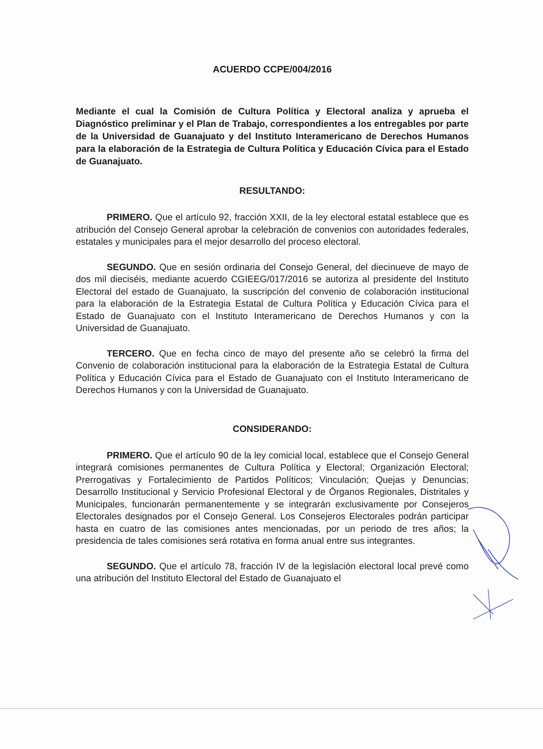ACUERDO CCPE/004/2016
Mediante el cual la Comisión de Cultura Política y Electoral analiza y aprueba el Diagnóstico preliminar y el Plan de Trabajo, correspondientes a los entregables por parte de la Universidad de Guanajuato y del Instituto Interamericano de Derechos Humanos para la elaboración de la Estrategia de Cultura Política y Educación Cívica para el Estado de Guanajuato.
RESULTANDO:
PRIMERO. Que el artículo 92, fracción XXII, de la ley electoral estatal establece que es atribución del Consejo General aprobar la celebración de convenios con autoridades federales, estatales y municipales para el mejor desarrollo del proceso electoral.
SEGUNDO. Que en sesión ordinaria del Consejo General, del diecinueve de mayo de dos mil dieciséis, mediante acuerdo CGIEEG/017/2016 se autoriza al presidente del Instituto Electoral del estado de Guanajuato, la suscripción del convenio de colaboración institucional para la elaboración de la Estrategia Estatal de Cultura Política y Educación Cívica para el Estado de Guanajuato con el Instituto Interamericano de Derechos Humanos y con la Universidad de Guanajuato.
TERCERO. Que en fecha cinco de mayo del presente año se celebró la firma del Convenio de colaboración institucional para la elaboración de la Estrategia Estatal de Cultura Política y Educación Cívica para el Estado de Guanajuato con el Instituto Interamericano de Derechos Humanos y con la Universidad de Guanajuato.
CONSIDERANDO:
PRIMERO. Que el artículo 90 de la ley comicial local, establece que el Consejo General integrará comisiones permanentes de Cultura Política y Electoral; Organización Electoral; Prerrogativas y Fortalecimiento de Partidos Políticos; Vinculación; Quejas y Denuncias; Desarrollo Institucional y Servicio Profesional Electoral y de Órganos Regionales, Distritales y Municipales, funcionarán permanentemente y se integrarán exclusivamente por Consejeros Electorales designados por el Consejo General. Los Consejeros Electorales podrán participar hasta en cuatro de las comisiones antes mencionadas, por un periodo de tres años; la presidencia de tales comisiones será rotativa en forma anual entre sus integrantes.
SEGUNDO. Que el artículo 78, fracción IV de la legislación electoral local prevé como una atribución del Instituto Electoral del Estado de Guanajuato el